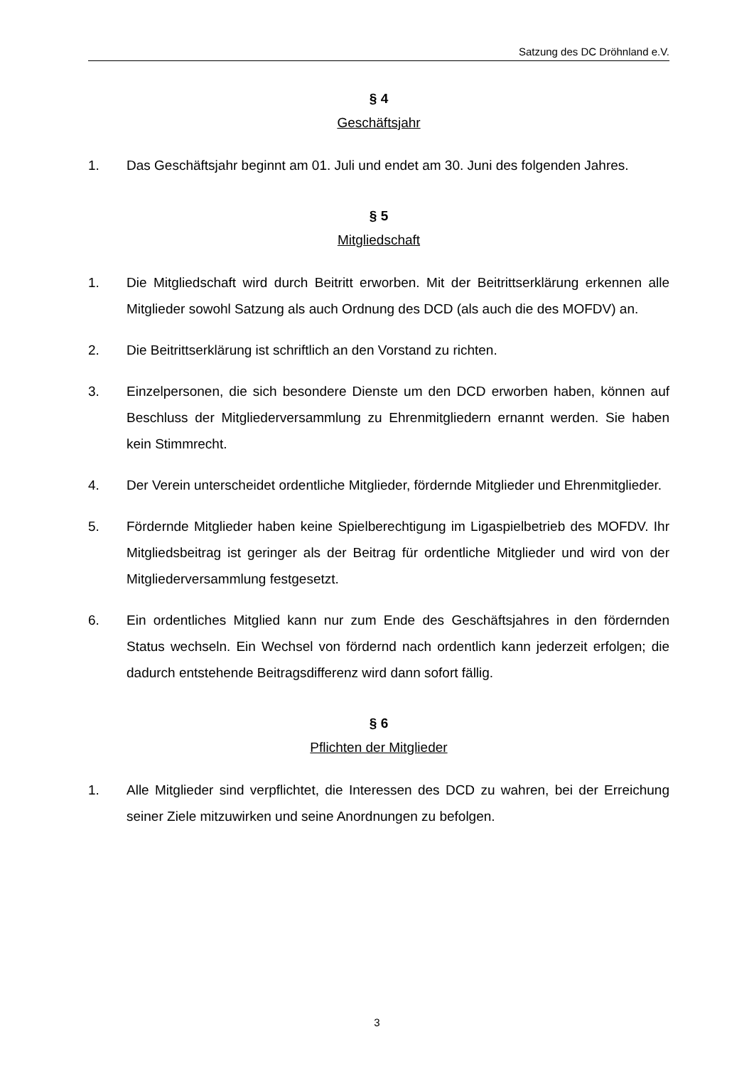Satzung des DC Dröhnland e.V.
§ 4
Geschäftsjahr
1. Das Geschäftsjahr beginnt am 01. Juli und endet am 30. Juni des folgenden Jahres.
§ 5
Mitgliedschaft
1. Die Mitgliedschaft wird durch Beitritt erworben. Mit der Beitrittserklärung erkennen alle Mitglieder sowohl Satzung als auch Ordnung des DCD (als auch die des MOFDV) an.
2. Die Beitrittserklärung ist schriftlich an den Vorstand zu richten.
3. Einzelpersonen, die sich besondere Dienste um den DCD erworben haben, können auf Beschluss der Mitgliederversammlung zu Ehrenmitgliedern ernannt werden. Sie haben kein Stimmrecht.
4. Der Verein unterscheidet ordentliche Mitglieder, fördernde Mitglieder und Ehrenmitglieder.
5. Fördernde Mitglieder haben keine Spielberechtigung im Ligaspielbetrieb des MOFDV. Ihr Mitgliedsbeitrag ist geringer als der Beitrag für ordentliche Mitglieder und wird von der Mitgliederversammlung festgesetzt.
6. Ein ordentliches Mitglied kann nur zum Ende des Geschäftsjahres in den fördernden Status wechseln. Ein Wechsel von fördernd nach ordentlich kann jederzeit erfolgen; die dadurch entstehende Beitragsdifferenz wird dann sofort fällig.
§ 6
Pflichten der Mitglieder
1. Alle Mitglieder sind verpflichtet, die Interessen des DCD zu wahren, bei der Erreichung seiner Ziele mitzuwirken und seine Anordnungen zu befolgen.
3